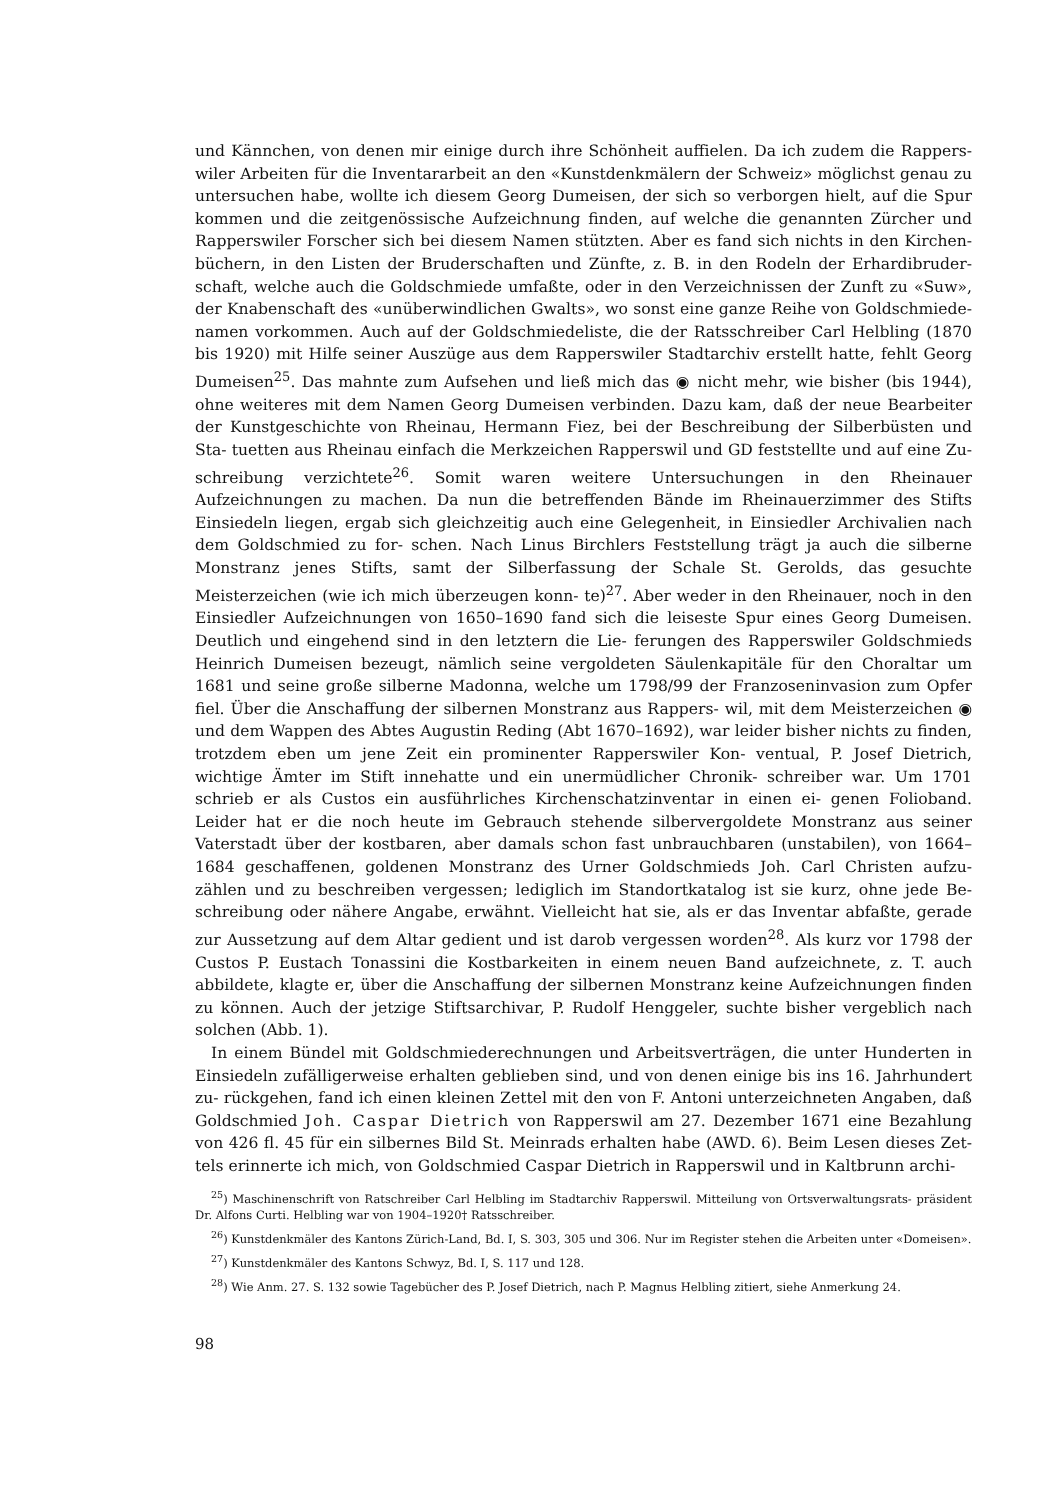und Kännchen, von denen mir einige durch ihre Schönheit auffielen. Da ich zudem die Rappers- wiler Arbeiten für die Inventararbeit an den «Kunstdenkmälern der Schweiz» möglichst genau zu untersuchen habe, wollte ich diesem Georg Dumeisen, der sich so verborgen hielt, auf die Spur kommen und die zeitgenössische Aufzeichnung finden, auf welche die genannten Zürcher und Rapperswiler Forscher sich bei diesem Namen stützten. Aber es fand sich nichts in den Kirchen- büchern, in den Listen der Bruderschaften und Zünfte, z. B. in den Rodeln der Erhardibruder- schaft, welche auch die Goldschmiede umfaßte, oder in den Verzeichnissen der Zunft zu «Suw», der Knabenschaft des «unüberwindlichen Gwalts», wo sonst eine ganze Reihe von Goldschmiede- namen vorkommen. Auch auf der Goldschmiedeliste, die der Ratsschreiber Carl Helbling (1870 bis 1920) mit Hilfe seiner Auszüge aus dem Rapperswiler Stadtarchiv erstellt hatte, fehlt Georg Dumeisen<sup>25</sup>. Das mahnte zum Aufsehen und ließ mich das ◉ nicht mehr, wie bisher (bis 1944), ohne weiteres mit dem Namen Georg Dumeisen verbinden. Dazu kam, daß der neue Bearbeiter der Kunstgeschichte von Rheinau, Hermann Fiez, bei der Beschreibung der Silberbüsten und Sta- tuetten aus Rheinau einfach die Merkzeichen Rapperswil und GD feststellte und auf eine Zu- schreibung verzichtete<sup>26</sup>. Somit waren weitere Untersuchungen in den Rheinauer Aufzeichnungen zu machen. Da nun die betreffenden Bände im Rheinauerzimmer des Stifts Einsiedeln liegen, ergab sich gleichzeitig auch eine Gelegenheit, in Einsiedler Archivalien nach dem Goldschmied zu for- schen. Nach Linus Birchlers Feststellung trägt ja auch die silberne Monstranz jenes Stifts, samt der Silberfassung der Schale St. Gerolds, das gesuchte Meisterzeichen (wie ich mich überzeugen konn- te)<sup>27</sup>. Aber weder in den Rheinauer, noch in den Einsiedler Aufzeichnungen von 1650–1690 fand sich die leiseste Spur eines Georg Dumeisen. Deutlich und eingehend sind in den letztern die Lie- ferungen des Rapperswiler Goldschmieds Heinrich Dumeisen bezeugt, nämlich seine vergoldeten Säulenkapitäle für den Choraltar um 1681 und seine große silberne Madonna, welche um 1798/99 der Franzoseninvasion zum Opfer fiel. Über die Anschaffung der silbernen Monstranz aus Rappers- wil, mit dem Meisterzeichen ◉ und dem Wappen des Abtes Augustin Reding (Abt 1670–1692), war leider bisher nichts zu finden, trotzdem eben um jene Zeit ein prominenter Rapperswiler Kon- ventual, P. Josef Dietrich, wichtige Ämter im Stift innehatte und ein unermüdlicher Chronik- schreiber war. Um 1701 schrieb er als Custos ein ausführliches Kirchenschatzinventar in einen ei- genen Folioband. Leider hat er die noch heute im Gebrauch stehende silbervergoldete Monstranz aus seiner Vaterstadt über der kostbaren, aber damals schon fast unbrauchbaren (unstabilen), von 1664–1684 geschaffenen, goldenen Monstranz des Urner Goldschmieds Joh. Carl Christen aufzu- zählen und zu beschreiben vergessen; lediglich im Standortkatalog ist sie kurz, ohne jede Be- schreibung oder nähere Angabe, erwähnt. Vielleicht hat sie, als er das Inventar abfaßte, gerade zur Aussetzung auf dem Altar gedient und ist darob vergessen worden<sup>28</sup>. Als kurz vor 1798 der Custos P. Eustach Tonassini die Kostbarkeiten in einem neuen Band aufzeichnete, z. T. auch abbildete, klagte er, über die Anschaffung der silbernen Monstranz keine Aufzeichnungen finden zu können. Auch der jetzige Stiftsarchivar, P. Rudolf Henggeler, suchte bisher vergeblich nach solchen (Abb. 1).
In einem Bündel mit Goldschmiederechnungen und Arbeitsverträgen, die unter Hunderten in Einsiedeln zufälligerweise erhalten geblieben sind, und von denen einige bis ins 16. Jahrhundert zu- rückgehen, fand ich einen kleinen Zettel mit den von F. Antoni unterzeichneten Angaben, daß Goldschmied Joh. Caspar Dietrich von Rapperswil am 27. Dezember 1671 eine Bezahlung von 426 fl. 45 für ein silbernes Bild St. Meinrads erhalten habe (AWD. 6). Beim Lesen dieses Zet- tels erinnerte ich mich, von Goldschmied Caspar Dietrich in Rapperswil und in Kaltbrunn archi-
<sup>25</sup>) Maschinenschrift von Ratschreiber Carl Helbling im Stadtarchiv Rapperswil. Mitteilung von Ortsverwaltungsrats- präsident Dr. Alfons Curti. Helbling war von 1904–1920† Ratsschreiber.
<sup>26</sup>) Kunstdenkmäler des Kantons Zürich-Land, Bd. I, S. 303, 305 und 306. Nur im Register stehen die Arbeiten unter «Domeisen».
<sup>27</sup>) Kunstdenkmäler des Kantons Schwyz, Bd. I, S. 117 und 128.
<sup>28</sup>) Wie Anm. 27. S. 132 sowie Tagebücher des P. Josef Dietrich, nach P. Magnus Helbling zitiert, siehe Anmerkung 24.
98